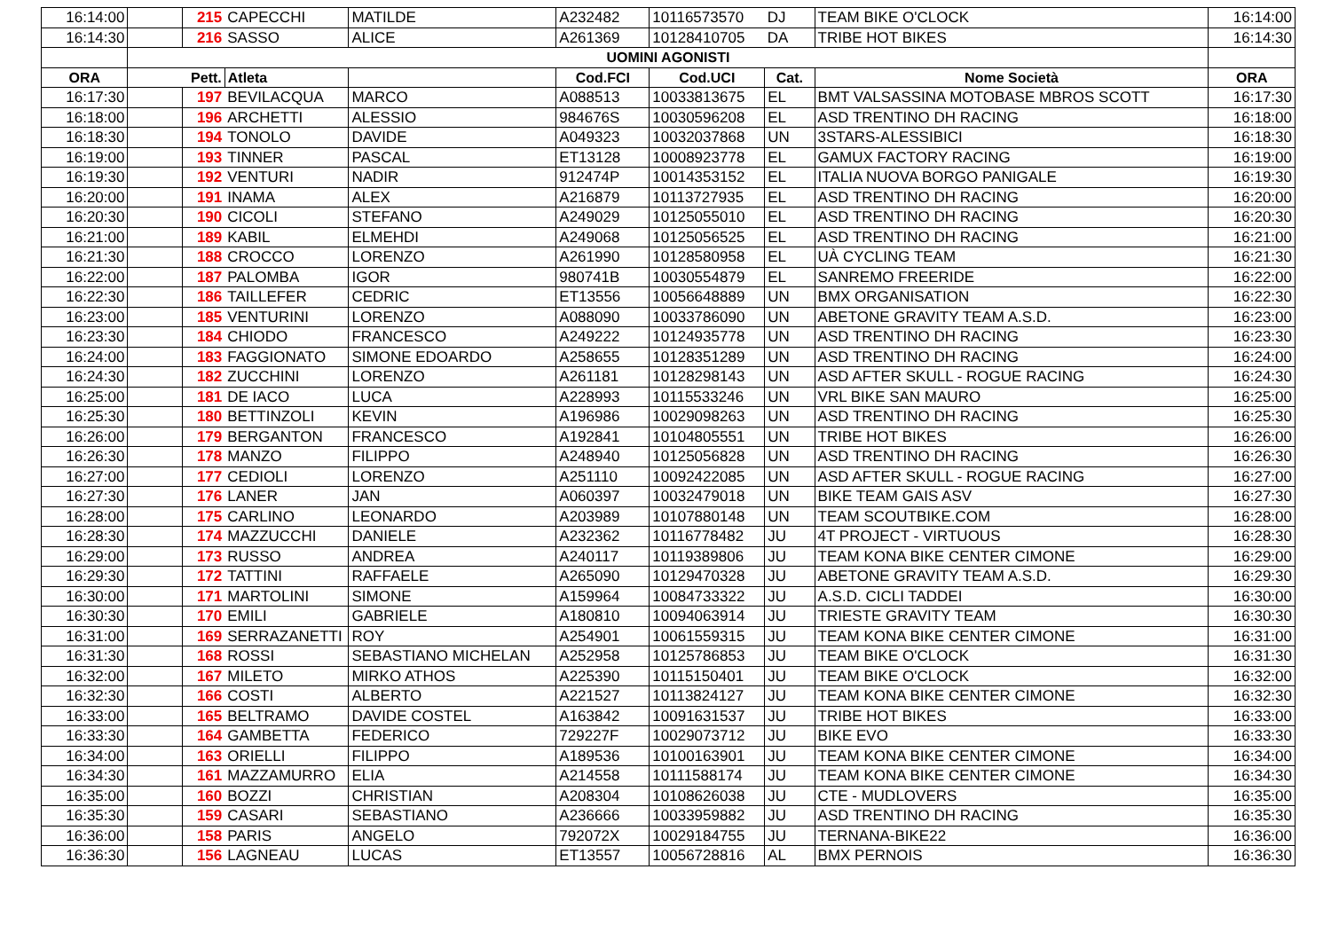| 16:14:00 | | 215 | CAPECCHI | MATILDE | A232482 | 10116573570 | DJ | TEAM BIKE O'CLOCK | 16:14:00 |
| 16:14:30 | | 216 | SASSO | ALICE | A261369 | 10128410705 | DA | TRIBE HOT BIKES | 16:14:30 |
| | UOMINI AGONISTI | | | | | | | | |
| ORA | Pett. | | Atleta | | Cod.FCI | Cod.UCI | Cat. | Nome Società | ORA |
| 16:17:30 | | 197 | BEVILACQUA | MARCO | A088513 | 10033813675 | EL | BMT VALSASSINA MOTOBASE MBROS SCOTT | 16:17:30 |
| 16:18:00 | | 196 | ARCHETTI | ALESSIO | 984676S | 10030596208 | EL | ASD TRENTINO DH RACING | 16:18:00 |
| 16:18:30 | | 194 | TONOLO | DAVIDE | A049323 | 10032037868 | UN | 3STARS-ALESSIBICI | 16:18:30 |
| 16:19:00 | | 193 | TINNER | PASCAL | ET13128 | 10008923778 | EL | GAMUX FACTORY RACING | 16:19:00 |
| 16:19:30 | | 192 | VENTURI | NADIR | 912474P | 10014353152 | EL | ITALIA NUOVA BORGO PANIGALE | 16:19:30 |
| 16:20:00 | | 191 | INAMA | ALEX | A216879 | 10113727935 | EL | ASD TRENTINO DH RACING | 16:20:00 |
| 16:20:30 | | 190 | CICOLI | STEFANO | A249029 | 10125055010 | EL | ASD TRENTINO DH RACING | 16:20:30 |
| 16:21:00 | | 189 | KABIL | ELMEHDI | A249068 | 10125056525 | EL | ASD TRENTINO DH RACING | 16:21:00 |
| 16:21:30 | | 188 | CROCCO | LORENZO | A261990 | 10128580958 | EL | UÀ CYCLING TEAM | 16:21:30 |
| 16:22:00 | | 187 | PALOMBA | IGOR | 980741B | 10030554879 | EL | SANREMO FREERIDE | 16:22:00 |
| 16:22:30 | | 186 | TAILLEFER | CEDRIC | ET13556 | 10056648889 | UN | BMX ORGANISATION | 16:22:30 |
| 16:23:00 | | 185 | VENTURINI | LORENZO | A088090 | 10033786090 | UN | ABETONE GRAVITY TEAM A.S.D. | 16:23:00 |
| 16:23:30 | | 184 | CHIODO | FRANCESCO | A249222 | 10124935778 | UN | ASD TRENTINO DH RACING | 16:23:30 |
| 16:24:00 | | 183 | FAGGIONATO | SIMONE EDOARDO | A258655 | 10128351289 | UN | ASD TRENTINO DH RACING | 16:24:00 |
| 16:24:30 | | 182 | ZUCCHINI | LORENZO | A261181 | 10128298143 | UN | ASD AFTER SKULL - ROGUE RACING | 16:24:30 |
| 16:25:00 | | 181 | DE IACO | LUCA | A228993 | 10115533246 | UN | VRL BIKE SAN MAURO | 16:25:00 |
| 16:25:30 | | 180 | BETTINZOLI | KEVIN | A196986 | 10029098263 | UN | ASD TRENTINO DH RACING | 16:25:30 |
| 16:26:00 | | 179 | BERGANTON | FRANCESCO | A192841 | 10104805551 | UN | TRIBE HOT BIKES | 16:26:00 |
| 16:26:30 | | 178 | MANZO | FILIPPO | A248940 | 10125056828 | UN | ASD TRENTINO DH RACING | 16:26:30 |
| 16:27:00 | | 177 | CEDIOLI | LORENZO | A251110 | 10092422085 | UN | ASD AFTER SKULL - ROGUE RACING | 16:27:00 |
| 16:27:30 | | 176 | LANER | JAN | A060397 | 10032479018 | UN | BIKE TEAM GAIS ASV | 16:27:30 |
| 16:28:00 | | 175 | CARLINO | LEONARDO | A203989 | 10107880148 | UN | TEAM SCOUTBIKE.COM | 16:28:00 |
| 16:28:30 | | 174 | MAZZUCCHI | DANIELE | A232362 | 10116778482 | JU | 4T PROJECT - VIRTUOUS | 16:28:30 |
| 16:29:00 | | 173 | RUSSO | ANDREA | A240117 | 10119389806 | JU | TEAM KONA BIKE CENTER CIMONE | 16:29:00 |
| 16:29:30 | | 172 | TATTINI | RAFFAELE | A265090 | 10129470328 | JU | ABETONE GRAVITY TEAM A.S.D. | 16:29:30 |
| 16:30:00 | | 171 | MARTOLINI | SIMONE | A159964 | 10084733322 | JU | A.S.D. CICLI TADDEI | 16:30:00 |
| 16:30:30 | | 170 | EMILI | GABRIELE | A180810 | 10094063914 | JU | TRIESTE GRAVITY TEAM | 16:30:30 |
| 16:31:00 | | 169 | SERRAZANETTI | ROY | A254901 | 10061559315 | JU | TEAM KONA BIKE CENTER CIMONE | 16:31:00 |
| 16:31:30 | | 168 | ROSSI | SEBASTIANO MICHELAN | A252958 | 10125786853 | JU | TEAM BIKE O'CLOCK | 16:31:30 |
| 16:32:00 | | 167 | MILETO | MIRKO ATHOS | A225390 | 10115150401 | JU | TEAM BIKE O'CLOCK | 16:32:00 |
| 16:32:30 | | 166 | COSTI | ALBERTO | A221527 | 10113824127 | JU | TEAM KONA BIKE CENTER CIMONE | 16:32:30 |
| 16:33:00 | | 165 | BELTRAMO | DAVIDE COSTEL | A163842 | 10091631537 | JU | TRIBE HOT BIKES | 16:33:00 |
| 16:33:30 | | 164 | GAMBETTA | FEDERICO | 729227F | 10029073712 | JU | BIKE EVO | 16:33:30 |
| 16:34:00 | | 163 | ORIELLI | FILIPPO | A189536 | 10100163901 | JU | TEAM KONA BIKE CENTER CIMONE | 16:34:00 |
| 16:34:30 | | 161 | MAZZAMURRO | ELIA | A214558 | 10111588174 | JU | TEAM KONA BIKE CENTER CIMONE | 16:34:30 |
| 16:35:00 | | 160 | BOZZI | CHRISTIAN | A208304 | 10108626038 | JU | CTE - MUDLOVERS | 16:35:00 |
| 16:35:30 | | 159 | CASARI | SEBASTIANO | A236666 | 10033959882 | JU | ASD TRENTINO DH RACING | 16:35:30 |
| 16:36:00 | | 158 | PARIS | ANGELO | 792072X | 10029184755 | JU | TERNANA-BIKE22 | 16:36:00 |
| 16:36:30 | | 156 | LAGNEAU | LUCAS | ET13557 | 10056728816 | AL | BMX PERNOIS | 16:36:30 |